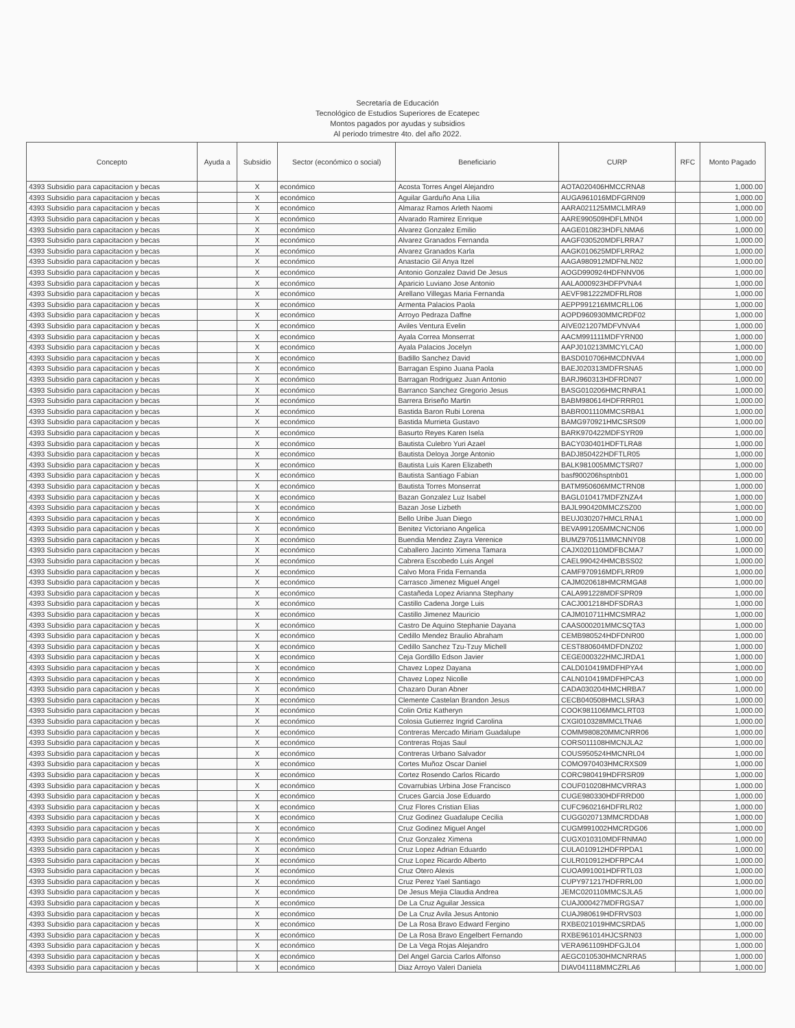Secretaría de Educación
Tecnológico de Estudios Superiores de Ecatepec
Montos pagados por ayudas y subsidios
Al periodo trimestre 4to. del año 2022.
| Concepto | Ayuda a | Subsidio | Sector (económico o social) | Beneficiario | CURP | RFC | Monto Pagado |
| --- | --- | --- | --- | --- | --- | --- | --- |
| 4393 Subsidio para capacitacion y becas | | X | económico | Acosta Torres Angel Alejandro | AOTA020406HMCCRNA8 | | 1,000.00 |
| 4393 Subsidio para capacitacion y becas | | X | económico | Aguilar Garduño Ana Lilia | AUGA961016MDFGRN09 | | 1,000.00 |
| 4393 Subsidio para capacitacion y becas | | X | económico | Almaraz Ramos Arleth Naomi | AARA021125MMCLMRA9 | | 1,000.00 |
| 4393 Subsidio para capacitacion y becas | | X | económico | Alvarado Ramirez Enrique | AARE990509HDFLMN04 | | 1,000.00 |
| 4393 Subsidio para capacitacion y becas | | X | económico | Alvarez Gonzalez Emilio | AAGE010823HDFLNMA6 | | 1,000.00 |
| 4393 Subsidio para capacitacion y becas | | X | económico | Alvarez Granados Fernanda | AAGF030520MDFLRRA7 | | 1,000.00 |
| 4393 Subsidio para capacitacion y becas | | X | económico | Alvarez Granados Karla | AAGK010625MDFLRRA2 | | 1,000.00 |
| 4393 Subsidio para capacitacion y becas | | X | económico | Anastacio Gil Anya Itzel | AAGA980912MDFNLN02 | | 1,000.00 |
| 4393 Subsidio para capacitacion y becas | | X | económico | Antonio Gonzalez David De Jesus | AOGD990924HDFNNV06 | | 1,000.00 |
| 4393 Subsidio para capacitacion y becas | | X | económico | Aparicio Luviano Jose Antonio | AALA000923HDFPVNA4 | | 1,000.00 |
| 4393 Subsidio para capacitacion y becas | | X | económico | Arellano Villegas Maria Fernanda | AEVF981222MDFRLR08 | | 1,000.00 |
| 4393 Subsidio para capacitacion y becas | | X | económico | Armenta Palacios Paola | AEPP991216MMCRLL06 | | 1,000.00 |
| 4393 Subsidio para capacitacion y becas | | X | económico | Arroyo Pedraza Daffne | AOPD960930MMCRDF02 | | 1,000.00 |
| 4393 Subsidio para capacitacion y becas | | X | económico | Aviles Ventura Evelin | AIVE021207MDFVNVA4 | | 1,000.00 |
| 4393 Subsidio para capacitacion y becas | | X | económico | Ayala Correa Monserrat | AACM991111MDFYRN00 | | 1,000.00 |
| 4393 Subsidio para capacitacion y becas | | X | económico | Ayala Palacios Jocelyn | AAPJ010213MMCYLCA0 | | 1,000.00 |
| 4393 Subsidio para capacitacion y becas | | X | económico | Badillo Sanchez David | BASD010706HMCDNVA4 | | 1,000.00 |
| 4393 Subsidio para capacitacion y becas | | X | económico | Barragan Espino Juana Paola | BAEJ020313MDFRSNA5 | | 1,000.00 |
| 4393 Subsidio para capacitacion y becas | | X | económico | Barragan Rodriguez Juan Antonio | BARJ960313HDFRDN07 | | 1,000.00 |
| 4393 Subsidio para capacitacion y becas | | X | económico | Barranco Sanchez Gregorio Jesus | BASG010206HMCRNRA1 | | 1,000.00 |
| 4393 Subsidio para capacitacion y becas | | X | económico | Barrera Briseño Martin | BABM980614HDFRRR01 | | 1,000.00 |
| 4393 Subsidio para capacitacion y becas | | X | económico | Bastida Baron Rubi Lorena | BABR001110MMCSRBA1 | | 1,000.00 |
| 4393 Subsidio para capacitacion y becas | | X | económico | Bastida Murrieta Gustavo | BAMG970921HMCSRS09 | | 1,000.00 |
| 4393 Subsidio para capacitacion y becas | | X | económico | Basurto Reyes Karen Isela | BARK970422MDFSYR09 | | 1,000.00 |
| 4393 Subsidio para capacitacion y becas | | X | económico | Bautista Culebro Yuri Azael | BACY030401HDFTLRA8 | | 1,000.00 |
| 4393 Subsidio para capacitacion y becas | | X | económico | Bautista Deloya Jorge Antonio | BADJ850422HDFTLR05 | | 1,000.00 |
| 4393 Subsidio para capacitacion y becas | | X | económico | Bautista Luis Karen Elizabeth | BALK981005MMCTSR07 | | 1,000.00 |
| 4393 Subsidio para capacitacion y becas | | X | económico | Bautista Santiago Fabian | basf900206hsptnb01 | | 1,000.00 |
| 4393 Subsidio para capacitacion y becas | | X | económico | Bautista Torres Monserrat | BATM950606MMCTRN08 | | 1,000.00 |
| 4393 Subsidio para capacitacion y becas | | X | económico | Bazan Gonzalez Luz Isabel | BAGL010417MDFZNZA4 | | 1,000.00 |
| 4393 Subsidio para capacitacion y becas | | X | económico | Bazan Jose Lizbeth | BAJL990420MMCZSZ00 | | 1,000.00 |
| 4393 Subsidio para capacitacion y becas | | X | económico | Bello Uribe Juan Diego | BEUJ030207HMCLRNA1 | | 1,000.00 |
| 4393 Subsidio para capacitacion y becas | | X | económico | Benitez Victoriano Angelica | BEVA991205MMCNCN06 | | 1,000.00 |
| 4393 Subsidio para capacitacion y becas | | X | económico | Buendia Mendez Zayra Verenice | BUMZ970511MMCNNY08 | | 1,000.00 |
| 4393 Subsidio para capacitacion y becas | | X | económico | Caballero Jacinto Ximena Tamara | CAJX020110MDFBCMA7 | | 1,000.00 |
| 4393 Subsidio para capacitacion y becas | | X | económico | Cabrera Escobedo Luis Angel | CAEL990424HMCBSS02 | | 1,000.00 |
| 4393 Subsidio para capacitacion y becas | | X | económico | Calvo Mora Frida Fernanda | CAMF970916MDFLRR09 | | 1,000.00 |
| 4393 Subsidio para capacitacion y becas | | X | económico | Carrasco Jimenez Miguel Angel | CAJM020618HMCRMGA8 | | 1,000.00 |
| 4393 Subsidio para capacitacion y becas | | X | económico | Castañeda Lopez Arianna Stephany | CALA991228MDFSPR09 | | 1,000.00 |
| 4393 Subsidio para capacitacion y becas | | X | económico | Castillo Cadena Jorge Luis | CACJ001218HDFSDRA3 | | 1,000.00 |
| 4393 Subsidio para capacitacion y becas | | X | económico | Castillo Jimenez Mauricio | CAJM010711HMCSMRA2 | | 1,000.00 |
| 4393 Subsidio para capacitacion y becas | | X | económico | Castro De Aquino Stephanie Dayana | CAAS000201MMCSQTA3 | | 1,000.00 |
| 4393 Subsidio para capacitacion y becas | | X | económico | Cedillo Mendez Braulio Abraham | CEMB980524HDFDNR00 | | 1,000.00 |
| 4393 Subsidio para capacitacion y becas | | X | económico | Cedillo Sanchez Tzu-Tzuy Michell | CEST880604MDFDNZ02 | | 1,000.00 |
| 4393 Subsidio para capacitacion y becas | | X | económico | Ceja Gordillo Edson Javier | CEGE000322HMCJRDA1 | | 1,000.00 |
| 4393 Subsidio para capacitacion y becas | | X | económico | Chavez Lopez Dayana | CALD010419MDFHPYA4 | | 1,000.00 |
| 4393 Subsidio para capacitacion y becas | | X | económico | Chavez Lopez Nicolle | CALN010419MDFHPCA3 | | 1,000.00 |
| 4393 Subsidio para capacitacion y becas | | X | económico | Chazaro Duran Abner | CADA030204HMCHRBA7 | | 1,000.00 |
| 4393 Subsidio para capacitacion y becas | | X | económico | Clemente Castelan Brandon Jesus | CECB040508HMCLSRA3 | | 1,000.00 |
| 4393 Subsidio para capacitacion y becas | | X | económico | Colin Ortiz Katheryn | COOK981106MMCLRT03 | | 1,000.00 |
| 4393 Subsidio para capacitacion y becas | | X | económico | Colosia Gutierrez Ingrid Carolina | CXGI010328MMCLTNA6 | | 1,000.00 |
| 4393 Subsidio para capacitacion y becas | | X | económico | Contreras Mercado Miriam Guadalupe | COMM980820MMCNRR06 | | 1,000.00 |
| 4393 Subsidio para capacitacion y becas | | X | económico | Contreras Rojas Saul | CORS011108HMCNJLA2 | | 1,000.00 |
| 4393 Subsidio para capacitacion y becas | | X | económico | Contreras Urbano Salvador | COUS950524HMCNRL04 | | 1,000.00 |
| 4393 Subsidio para capacitacion y becas | | X | económico | Cortes Muñoz Oscar Daniel | COMO970403HMCRXS09 | | 1,000.00 |
| 4393 Subsidio para capacitacion y becas | | X | económico | Cortez Rosendo Carlos Ricardo | CORC980419HDFRSR09 | | 1,000.00 |
| 4393 Subsidio para capacitacion y becas | | X | económico | Covarrubias Urbina Jose Francisco | COUF010208HMCVRRA3 | | 1,000.00 |
| 4393 Subsidio para capacitacion y becas | | X | económico | Cruces Garcia Jose Eduardo | CUGE980330HDFRRD00 | | 1,000.00 |
| 4393 Subsidio para capacitacion y becas | | X | económico | Cruz Flores Cristian Elias | CUFC960216HDFRLR02 | | 1,000.00 |
| 4393 Subsidio para capacitacion y becas | | X | económico | Cruz Godinez Guadalupe Cecilia | CUGG020713MMCRDDA8 | | 1,000.00 |
| 4393 Subsidio para capacitacion y becas | | X | económico | Cruz Godinez Miguel Angel | CUGM991002HMCRDG06 | | 1,000.00 |
| 4393 Subsidio para capacitacion y becas | | X | económico | Cruz Gonzalez Ximena | CUGX010310MDFRNMA0 | | 1,000.00 |
| 4393 Subsidio para capacitacion y becas | | X | económico | Cruz Lopez Adrian Eduardo | CULA010912HDFRPDA1 | | 1,000.00 |
| 4393 Subsidio para capacitacion y becas | | X | económico | Cruz Lopez Ricardo Alberto | CULR010912HDFRPCA4 | | 1,000.00 |
| 4393 Subsidio para capacitacion y becas | | X | económico | Cruz Otero Alexis | CUOA991001HDFRTL03 | | 1,000.00 |
| 4393 Subsidio para capacitacion y becas | | X | económico | Cruz Perez Yael Santiago | CUPY971217HDFRRL00 | | 1,000.00 |
| 4393 Subsidio para capacitacion y becas | | X | económico | De Jesus Mejia Claudia Andrea | JEMC020110MMCSJLA5 | | 1,000.00 |
| 4393 Subsidio para capacitacion y becas | | X | económico | De La Cruz Aguilar Jessica | CUAJ000427MDFRGSA7 | | 1,000.00 |
| 4393 Subsidio para capacitacion y becas | | X | económico | De La Cruz Avila Jesus Antonio | CUAJ980619HDFRVS03 | | 1,000.00 |
| 4393 Subsidio para capacitacion y becas | | X | económico | De La Rosa Bravo Edward Fergino | RXBE021019HMCSRDA5 | | 1,000.00 |
| 4393 Subsidio para capacitacion y becas | | X | económico | De La Rosa Bravo Engelbert Fernando | RXBE961014HJCSRN03 | | 1,000.00 |
| 4393 Subsidio para capacitacion y becas | | X | económico | De La Vega Rojas Alejandro | VERA961109HDFGJL04 | | 1,000.00 |
| 4393 Subsidio para capacitacion y becas | | X | económico | Del Angel Garcia Carlos Alfonso | AEGC010530HMCNRRA5 | | 1,000.00 |
| 4393 Subsidio para capacitacion y becas | | X | económico | Diaz Arroyo Valeri Daniela | DIAV041118MMCZRLA6 | | 1,000.00 |